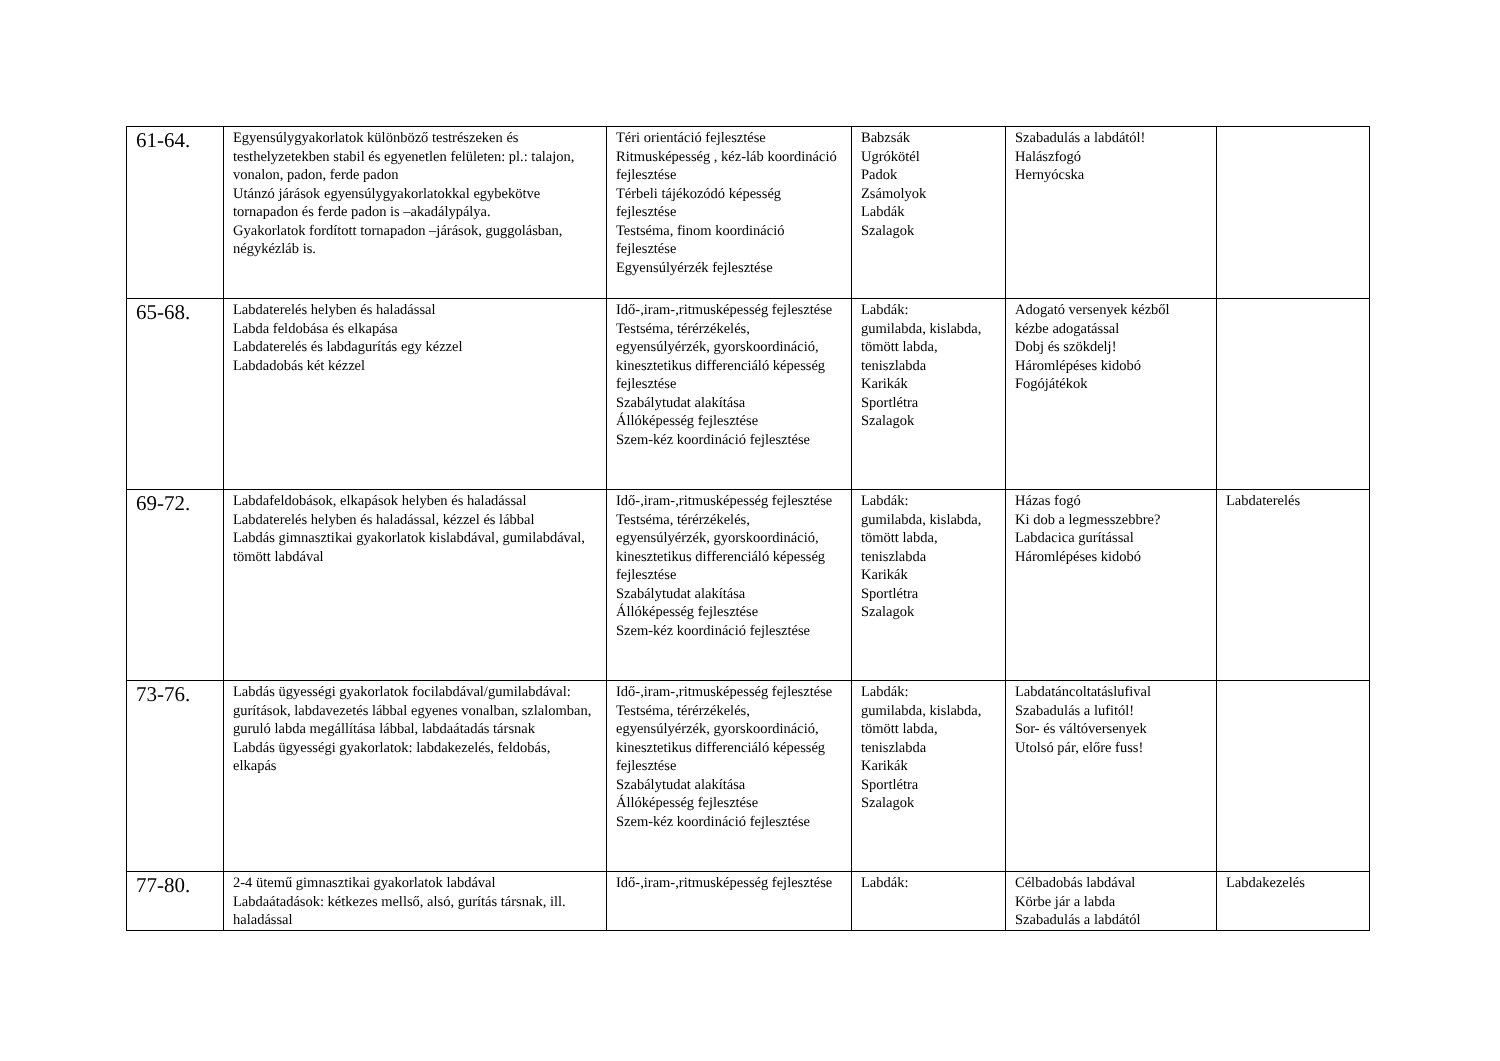| 61-64. | Egyensúlygyakorlatok különböző testrészeken és testhelyzetekben stabil és egyenetlen felületen: pl.: talajon, vonalon, padon, ferde padon Utánzó járások egyensúlygyakorlatokkal egybekötve tornapadon és ferde padon is –akadálypálya. Gyakorlatok fordított tornapadon –járások, guggolásban, négykézláb is. | Téri orientáció fejlesztése Ritmusképesség , kéz-láb koordináció fejlesztése Térbeli tájékozódó képesség fejlesztése Testséma, finom koordináció fejlesztése Egyensúlyérzék fejlesztése | Babzsák Ugrókötél Padok Zsámolyok Labdák Szalagok | Szabadulás a labdától! Halászfogó Hernyócska | |
| 65-68. | Labdaterelés helyben és haladással Labda feldobása és elkapása Labdaterelés és labdagurítás egy kézzel Labdadobás két kézzel | Idő-,iram-,ritmusképesség fejlesztése Testséma, térérzékelés, egyensúlyérzék, gyorskoordináció, kinesztetikus differenciáló képesség fejlesztése Szabálytudat alakítása Állóképesség fejlesztése Szem-kéz koordináció fejlesztése | Labdák: gumilabda, kislabda, tömött labda, teniszlabda Karikák Sportlétra Szalagok | Adogató versenyek kézből kézbe adogatással Dobj és szökdelj! Háromlépéses kidobó Fogójátékok | |
| 69-72. | Labdafeldobások, elkapások helyben és haladással Labdaterelés helyben és haladással, kézzel és lábbal Labdás gimnasztikai gyakorlatok kislabdával, gumilabdával, tömött labdával | Idő-,iram-,ritmusképesség fejlesztése Testséma, térérzékelés, egyensúlyérzék, gyorskoordináció, kinesztetikus differenciáló képesség fejlesztése Szabálytudat alakítása Állóképesség fejlesztése Szem-kéz koordináció fejlesztése | Labdák: gumilabda, kislabda, tömött labda, teniszlabda Karikák Sportlétra Szalagok | Házas fogó Ki dob a legmesszebbre? Labdacica gurítással Háromlépéses kidobó | Labdaterelés |
| 73-76. | Labdás ügyességi gyakorlatok focilabdával/gumilabdával: gurítások, labdavezetés lábbal egyenes vonalban, szlalomban, guruló labda megállítása lábbal, labdaátadás társnak Labdás ügyességi gyakorlatok: labdakezelés, feldobás, elkapás | Idő-,iram-,ritmusképesség fejlesztése Testséma, térérzékelés, egyensúlyérzék, gyorskoordináció, kinesztetikus differenciáló képesség fejlesztése Szabálytudat alakítása Állóképesség fejlesztése Szem-kéz koordináció fejlesztése | Labdák: gumilabda, kislabda, tömött labda, teniszlabda Karikák Sportlétra Szalagok | Labdatáncoltatáslufival Szabadulás a lufitól! Sor- és váltóversenyek Utolsó pár, előre fuss! | |
| 77-80. | 2-4 ütemű gimnasztikai gyakorlatok labdával Labdaátadások: kétkezes mellső, alsó, gurítás társnak, ill. haladással | Idő-,iram-,ritmusképesség fejlesztése | Labdák: | Célbadobás labdával Körbe jár a labda Szabadulás a labdától | Labdakezelés |